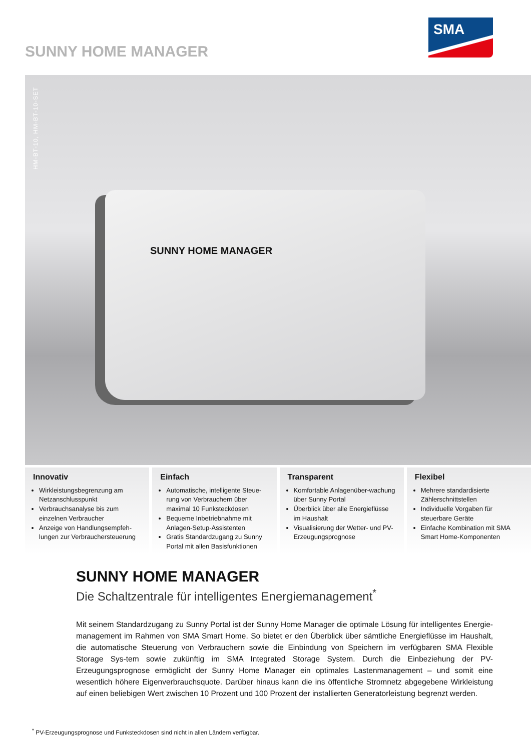SUNNY HOME MANAGER
SMA
HM-BT-10, HM-BT-10-SET
SUNNY HOME MANAGER
Innovativ
Wirkleistungsbegrenzung am Netzanschlusspunkt
Verbrauchsanalyse bis zum einzelnen Verbraucher
Anzeige von Handlungsempfeh-lungen zur Verbrauchersteuerung
Einfach
Automatische, intelligente Steue-rung von Verbrauchern über maximal 10 Funksteckdosen
Bequeme Inbetriebnahme mit Anlagen-Setup-Assistenten
Gratis Standardzugang zu Sunny Portal mit allen Basisfunktionen
Transparent
Komfortable Anlagenüber-wachung über Sunny Portal
Überblick über alle Energieflüsse im Haushalt
Visualisierung der Wetter- und PV-Erzeugungsprognose
Flexibel
Mehrere standardisierte Zählerschnittstellen
Individuelle Vorgaben für steuerbare Geräte
Einfache Kombination mit SMA Smart Home-Komponenten
SUNNY HOME MANAGER
Die Schaltzentrale für intelligentes Energiemanagement<sup>*</sup>
Mit seinem Standardzugang zu Sunny Portal ist der Sunny Home Manager die optimale Lösung für intelligentes Energie-management im Rahmen von SMA Smart Home. So bietet er den Überblick über sämtliche Energieflüsse im Haushalt, die automatische Steuerung von Verbrauchern sowie die Einbindung von Speichern im verfügbaren SMA Flexible Storage Sys-tem sowie zukünftig im SMA Integrated Storage System. Durch die Einbeziehung der PV-Erzeugungsprognose ermöglicht der Sunny Home Manager ein optimales Lastenmanagement – und somit eine wesentlich höhere Eigenverbrauchsquote. Darüber hinaus kann die ins öffentliche Stromnetz abgegebene Wirkleistung auf einen beliebigen Wert zwischen 10 Prozent und 100 Prozent der installierten Generatorleistung begrenzt werden.
<sup>*</sup> PV-Erzeugungsprognose und Funksteckdosen sind nicht in allen Ländern verfügbar.